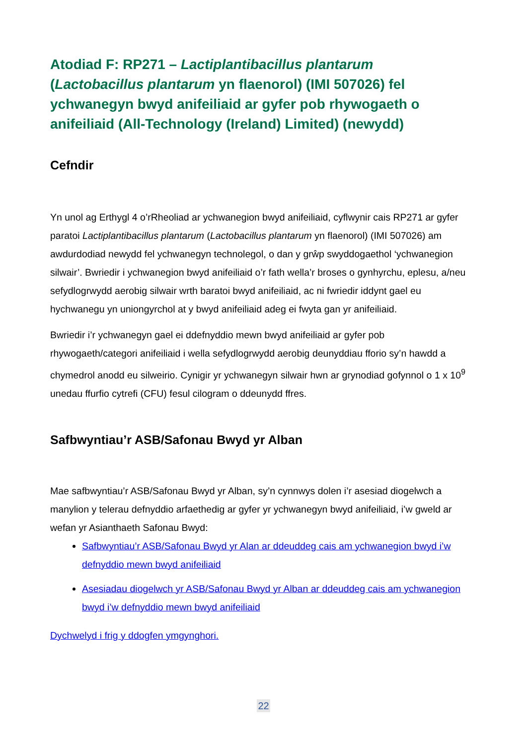Atodiad F: RP271 – Lactiplantibacillus plantarum (Lactobacillus plantarum yn flaenorol) (IMI 507026) fel ychwanegyn bwyd anifeiliaid ar gyfer pob rhywogaeth o anifeiliaid (All-Technology (Ireland) Limited) (newydd)
Cefndir
Yn unol ag Erthygl 4 o’rRheoliad ar ychwanegion bwyd anifeiliaid, cyflwynir cais RP271 ar gyfer paratoi Lactiplantibacillus plantarum (Lactobacillus plantarum yn flaenorol) (IMI 507026) am awdurdodiad newydd fel ychwanegyn technolegol, o dan y grŵp swyddogaethol ‘ychwanegion silwair’. Bwriedir i ychwanegion bwyd anifeiliaid o’r fath wella’r broses o gynhyrchu, eplesu, a/neu sefydlogrwydd aerobig silwair wrth baratoi bwyd anifeiliaid, ac ni fwriedir iddynt gael eu hychwanegu yn uniongyrchol at y bwyd anifeiliaid adeg ei fwyta gan yr anifeiliaid.
Bwriedir i’r ychwanegyn gael ei ddefnyddio mewn bwyd anifeiliaid ar gyfer pob rhywogaeth/categori anifeiliaid i wella sefydlogrwydd aerobig deunyddiau fforio sy’n hawdd a chymedrol anodd eu silweirio. Cynigir yr ychwanegyn silwair hwn ar grynodiad gofynnol o 1 x 10<sup>9</sup> unedau ffurfio cytrefi (CFU) fesul cilogram o ddeunydd ffres.
Safbwyntiau’r ASB/Safonau Bwyd yr Alban
Mae safbwyntiau’r ASB/Safonau Bwyd yr Alban, sy’n cynnwys dolen i’r asesiad diogelwch a manylion y telerau defnyddio arfaethedig ar gyfer yr ychwanegyn bwyd anifeiliaid, i’w gweld ar wefan yr Asianthaeth Safonau Bwyd:
Safbwyntiau’r ASB/Safonau Bwyd yr Alan ar ddeuddeg cais am ychwanegion bwyd i’w defnyddio mewn bwyd anifeiliaid
Asesiadau diogelwch yr ASB/Safonau Bwyd yr Alban ar ddeuddeg cais am ychwanegion bwyd i’w defnyddio mewn bwyd anifeiliaid
Dychwelyd i frig y ddogfen ymgynghori.
22